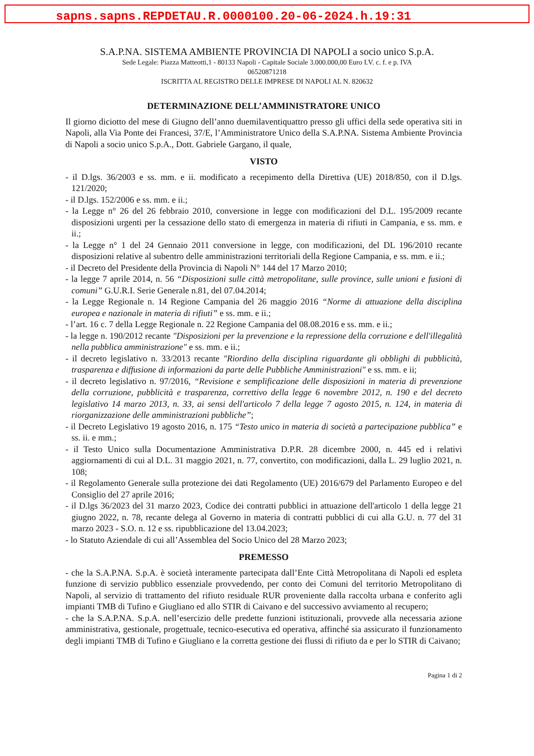sapns.sapns.REPDETAU.R.0000100.20-06-2024.h.19:31
S.A.P.NA. SISTEMA AMBIENTE PROVINCIA DI NAPOLI a socio unico S.p.A.
Sede Legale: Piazza Matteotti,1 - 80133 Napoli - Capitale Sociale 3.000.000,00 Euro I.V. c. f. e p. IVA
06520871218
ISCRITTA AL REGISTRO DELLE IMPRESE DI NAPOLI AL N. 820632
DETERMINAZIONE DELL’AMMINISTRATORE UNICO
Il giorno diciotto del mese di Giugno dell’anno duemilaventiquattro presso gli uffici della sede operativa siti in Napoli, alla Via Ponte dei Francesi, 37/E, l’Amministratore Unico della S.A.P.NA. Sistema Ambiente Provincia di Napoli a socio unico S.p.A., Dott. Gabriele Gargano, il quale,
VISTO
- il D.lgs. 36/2003 e ss. mm. e ii. modificato a recepimento della Direttiva (UE) 2018/850, con il D.lgs. 121/2020;
- il D.lgs. 152/2006 e ss. mm. e ii.;
- la Legge n° 26 del 26 febbraio 2010, conversione in legge con modificazioni del D.L. 195/2009 recante disposizioni urgenti per la cessazione dello stato di emergenza in materia di rifiuti in Campania, e ss. mm. e ii.;
- la Legge n° 1 del 24 Gennaio 2011 conversione in legge, con modificazioni, del DL 196/2010 recante disposizioni relative al subentro delle amministrazioni territoriali della Regione Campania, e ss. mm. e ii.;
- il Decreto del Presidente della Provincia di Napoli N° 144 del 17 Marzo 2010;
- la legge 7 aprile 2014, n. 56 “Disposizioni sulle città metropolitane, sulle province, sulle unioni e fusioni di comuni” G.U.R.I. Serie Generale n.81, del 07.04.2014;
- la Legge Regionale n. 14 Regione Campania del 26 maggio 2016 “Norme di attuazione della disciplina europea e nazionale in materia di rifiuti” e ss. mm. e ii.;
- l’art. 16 c. 7 della Legge Regionale n. 22 Regione Campania del 08.08.2016 e ss. mm. e ii.;
- la legge n. 190/2012 recante "Disposizioni per la prevenzione e la repressione della corruzione e dell'illegalità nella pubblica amministrazione" e ss. mm. e ii.;
- il decreto legislativo n. 33/2013 recante "Riordino della disciplina riguardante gli obblighi di pubblicità, trasparenza e diffusione di informazioni da parte delle Pubbliche Amministrazioni" e ss. mm. e ii;
- il decreto legislativo n. 97/2016, “Revisione e semplificazione delle disposizioni in materia di prevenzione della corruzione, pubblicità e trasparenza, correttivo della legge 6 novembre 2012, n. 190 e del decreto legislativo 14 marzo 2013, n. 33, ai sensi dell'articolo 7 della legge 7 agosto 2015, n. 124, in materia di riorganizzazione delle amministrazioni pubbliche”;
- il Decreto Legislativo 19 agosto 2016, n. 175 “Testo unico in materia di società a partecipazione pubblica” e ss. ii. e mm.;
- il Testo Unico sulla Documentazione Amministrativa D.P.R. 28 dicembre 2000, n. 445 ed i relativi aggiornamenti di cui al D.L. 31 maggio 2021, n. 77, convertito, con modificazioni, dalla L. 29 luglio 2021, n. 108;
- il Regolamento Generale sulla protezione dei dati Regolamento (UE) 2016/679 del Parlamento Europeo e del Consiglio del 27 aprile 2016;
- il D.lgs 36/2023 del 31 marzo 2023, Codice dei contratti pubblici in attuazione dell'articolo 1 della legge 21 giugno 2022, n. 78, recante delega al Governo in materia di contratti pubblici di cui alla G.U. n. 77 del 31 marzo 2023 - S.O. n. 12 e ss. ripubblicazione del 13.04.2023;
- lo Statuto Aziendale di cui all’Assemblea del Socio Unico del 28 Marzo 2023;
PREMESSO
- che la S.A.P.NA. S.p.A. è società interamente partecipata dall’Ente Città Metropolitana di Napoli ed espleta funzione di servizio pubblico essenziale provvedendo, per conto dei Comuni del territorio Metropolitano di Napoli, al servizio di trattamento del rifiuto residuale RUR proveniente dalla raccolta urbana e conferito agli impianti TMB di Tufino e Giugliano ed allo STIR di Caivano e del successivo avviamento al recupero;
- che la S.A.P.NA. S.p.A. nell’esercizio delle predette funzioni istituzionali, provvede alla necessaria azione amministrativa, gestionale, progettuale, tecnico-esecutiva ed operativa, affinché sia assicurato il funzionamento degli impianti TMB di Tufino e Giugliano e la corretta gestione dei flussi di rifiuto da e per lo STIR di Caivano;
Pagina 1 di 2